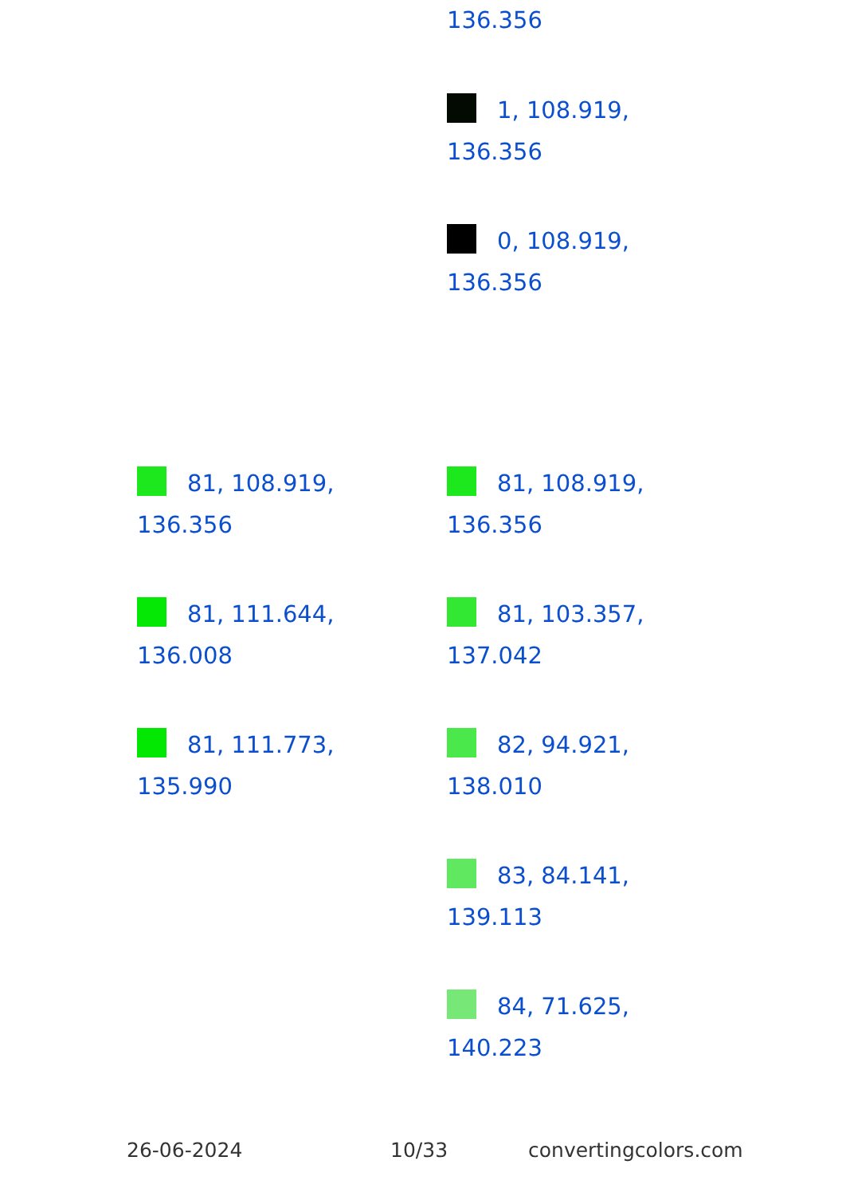136.356
1, 108.919, 136.356
0, 108.919, 136.356
81, 108.919, 136.356
81, 108.919, 136.356
81, 111.644, 136.008
81, 103.357, 137.042
81, 111.773, 135.990
82, 94.921, 138.010
83, 84.141, 139.113
84, 71.625, 140.223
26-06-2024 10/33 convertingcolors.com